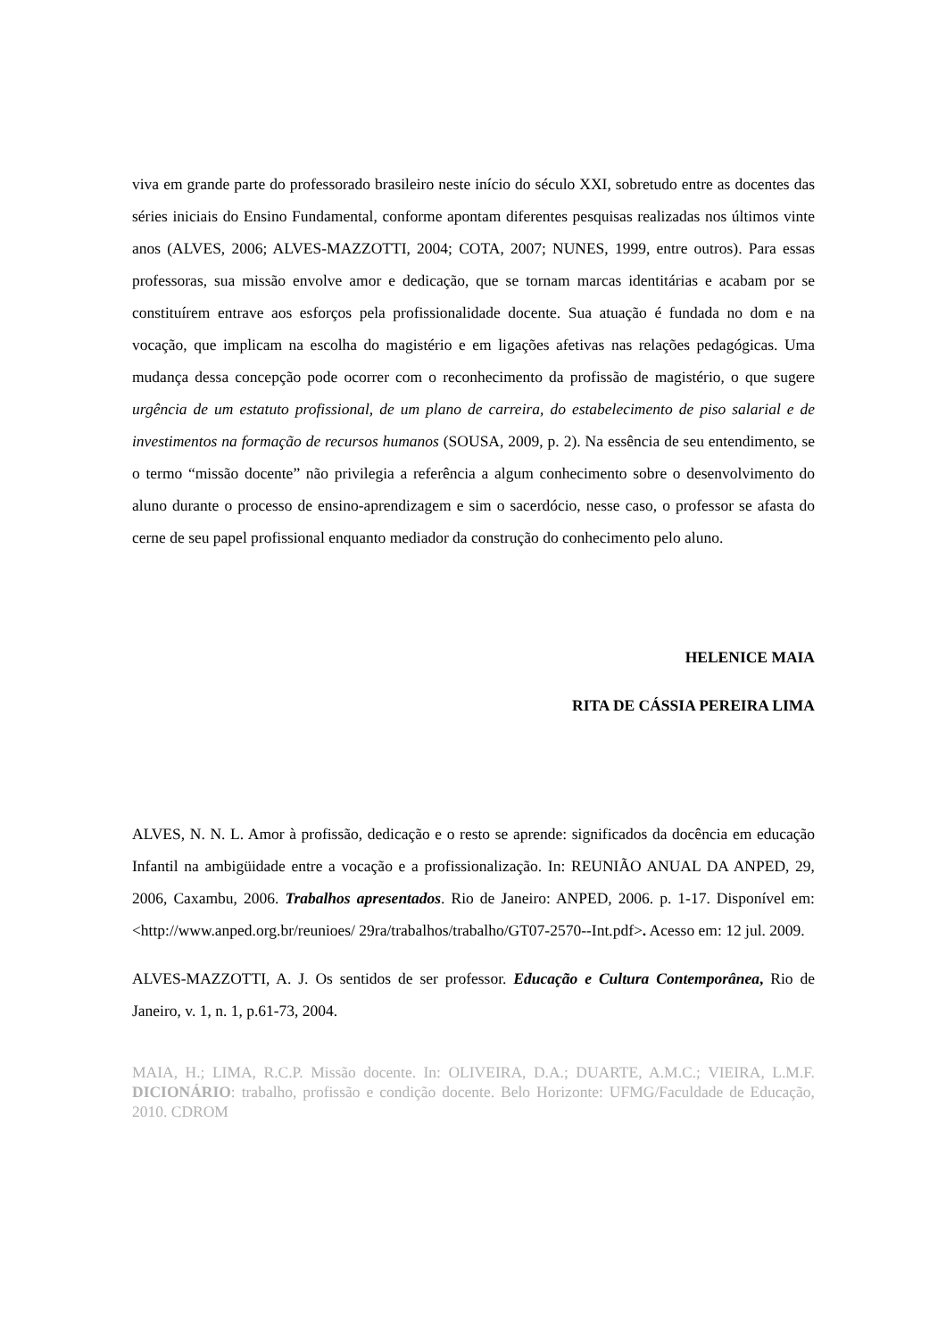viva em grande parte do professorado brasileiro neste início do século XXI, sobretudo entre as docentes das séries iniciais do Ensino Fundamental, conforme apontam diferentes pesquisas realizadas nos últimos vinte anos (ALVES, 2006; ALVES-MAZZOTTI, 2004; COTA, 2007; NUNES, 1999, entre outros). Para essas professoras, sua missão envolve amor e dedicação, que se tornam marcas identitárias e acabam por se constituírem entrave aos esforços pela profissionalidade docente. Sua atuação é fundada no dom e na vocação, que implicam na escolha do magistério e em ligações afetivas nas relações pedagógicas. Uma mudança dessa concepção pode ocorrer com o reconhecimento da profissão de magistério, o que sugere urgência de um estatuto profissional, de um plano de carreira, do estabelecimento de piso salarial e de investimentos na formação de recursos humanos (SOUSA, 2009, p. 2). Na essência de seu entendimento, se o termo “missão docente” não privilegia a referência a algum conhecimento sobre o desenvolvimento do aluno durante o processo de ensino-aprendizagem e sim o sacerdócio, nesse caso, o professor se afasta do cerne de seu papel profissional enquanto mediador da construção do conhecimento pelo aluno.
HELENICE MAIA
RITA DE CÁSSIA PEREIRA LIMA
ALVES, N. N. L. Amor à profissão, dedicação e o resto se aprende: significados da docência em educação Infantil na ambigüidade entre a vocação e a profissionalização. In: REUNIÃO ANUAL DA ANPED, 29, 2006, Caxambu, 2006. Trabalhos apresentados. Rio de Janeiro: ANPED, 2006. p. 1-17. Disponível em: <http://www.anped.org.br/reunioes/ 29ra/trabalhos/trabalho/GT07-2570--Int.pdf>. Acesso em: 12 jul. 2009.
ALVES-MAZZOTTI, A. J. Os sentidos de ser professor. Educação e Cultura Contemporânea, Rio de Janeiro, v. 1, n. 1, p.61-73, 2004.
MAIA, H.; LIMA, R.C.P. Missão docente. In: OLIVEIRA, D.A.; DUARTE, A.M.C.; VIEIRA, L.M.F. DICIONÁRIO: trabalho, profissão e condição docente. Belo Horizonte: UFMG/Faculdade de Educação, 2010. CDROM